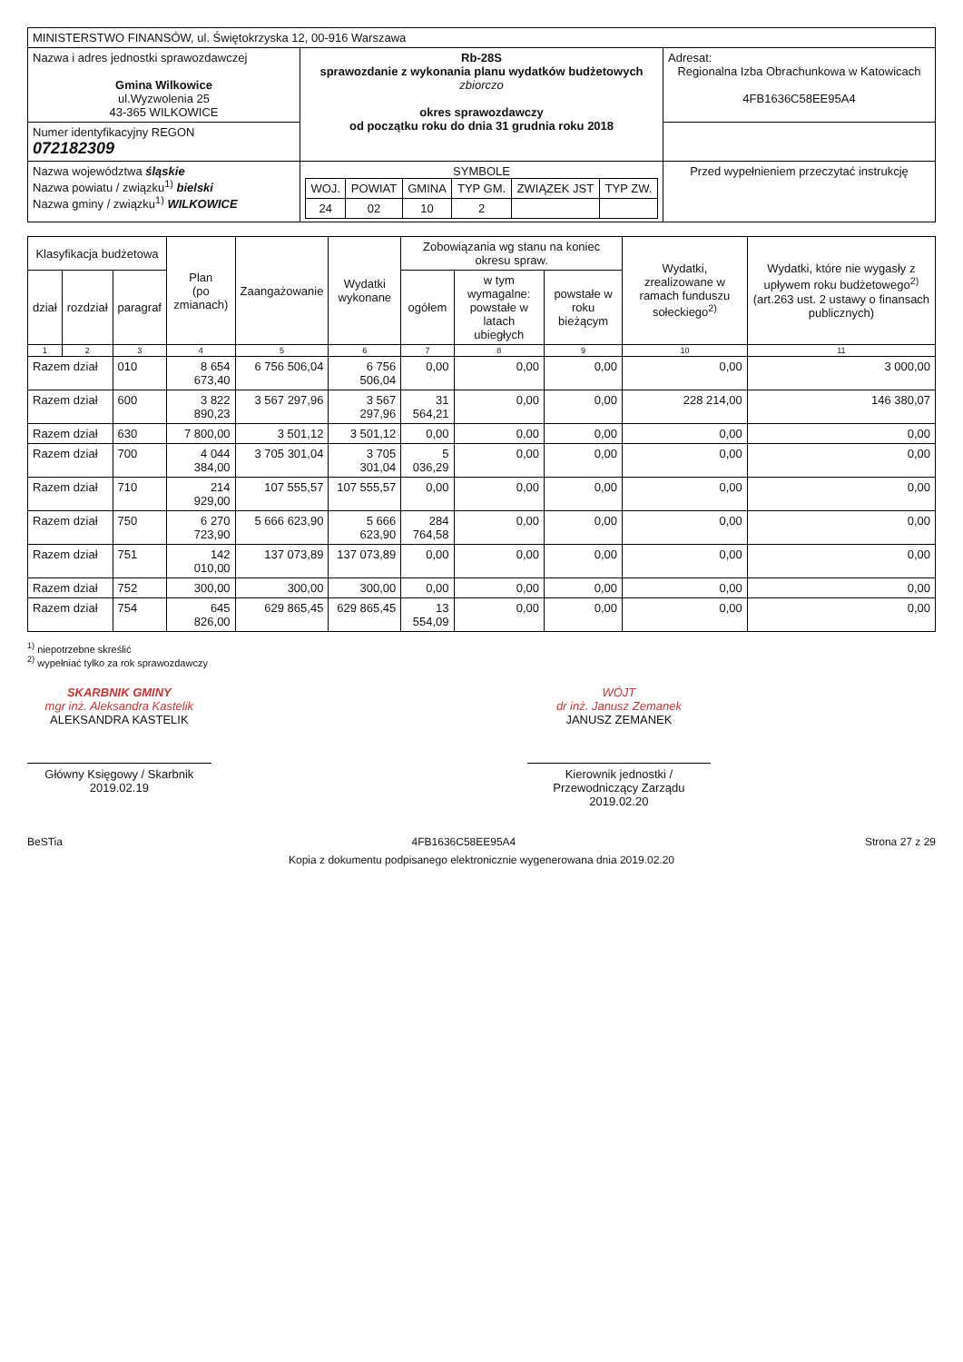| MINISTERSTWO FINANSÓW, ul. Świętokrzyska 12, 00-916 Warszawa | | |
| Nazwa i adres jednostki sprawozdawczej Gmina Wilkowice ul.Wyzwolenia 25 43-365 WILKOWICE | Rb-28S sprawozdanie z wykonania planu wydatków budżetowych zbiorczo okres sprawozdawczy od początku roku do dnia 31 grudnia roku 2018 | Adresat: Regionalna Izba Obrachunkowa w Katowicach 4FB1636C58EE95A4 |
| Numer identyfikacyjny REGON 072182309 | | |
| Nazwa województwa śląskie Nazwa powiatu / związku<sup>1)</sup> bielski Nazwa gminy / związku<sup>1)</sup> WILKOWICE | SYMBOLE / WOJ. / POWIAT / GMINA / TYP GM. / ZWIĄZEK JST / TYP ZW. / / 24 / 02 / 10 / 2 / / / | Przed wypełnieniem przeczytać instrukcję |
| Klasyfikacja budżetowa | | | Plan (po zmianach) | Zaangażowanie | Wydatki wykonane | Zobowiązania wg stanu na koniec okresu spraw. | | | Wydatki, zrealizowane w ramach funduszu sołeckiego<sup>2)</sup> | Wydatki, które nie wygasły z upływem roku budżetowego<sup>2)</sup> (art.263 ust. 2 ustawy o finansach publicznych) |
| --- | --- | --- | --- | --- | --- | --- | --- | --- | --- | --- |
| dział | rozdział | paragraf | | | | ogółem | w tym wymagalne: powstałe w latach ubiegłych | powstałe w roku bieżącym | | |
| 1 | 2 | 3 | 4 | 5 | 6 | 7 | 8 | 9 | 10 | 11 |
| Razem dział | | 010 | 8 654 673,40 | 6 756 506,04 | 6 756 506,04 | 0,00 | 0,00 | 0,00 | 0,00 | 3 000,00 |
| Razem dział | | 600 | 3 822 890,23 | 3 567 297,96 | 3 567 297,96 | 31 564,21 | 0,00 | 0,00 | 228 214,00 | 146 380,07 |
| Razem dział | | 630 | 7 800,00 | 3 501,12 | 3 501,12 | 0,00 | 0,00 | 0,00 | 0,00 | 0,00 |
| Razem dział | | 700 | 4 044 384,00 | 3 705 301,04 | 3 705 301,04 | 5 036,29 | 0,00 | 0,00 | 0,00 | 0,00 |
| Razem dział | | 710 | 214 929,00 | 107 555,57 | 107 555,57 | 0,00 | 0,00 | 0,00 | 0,00 | 0,00 |
| Razem dział | | 750 | 6 270 723,90 | 5 666 623,90 | 5 666 623,90 | 284 764,58 | 0,00 | 0,00 | 0,00 | 0,00 |
| Razem dział | | 751 | 142 010,00 | 137 073,89 | 137 073,89 | 0,00 | 0,00 | 0,00 | 0,00 | 0,00 |
| Razem dział | | 752 | 300,00 | 300,00 | 300,00 | 0,00 | 0,00 | 0,00 | 0,00 | 0,00 |
| Razem dział | | 754 | 645 826,00 | 629 865,45 | 629 865,45 | 13 554,09 | 0,00 | 0,00 | 0,00 | 0,00 |
<sup>1)</sup> niepotrzebne skreślić
<sup>2)</sup> wypełniać tylko za rok sprawozdawczy
SKARBNIK GMINY
mgr inż. Aleksandra Kastelik
ALEKSANDRA KASTELIK
Główny Księgowy / Skarbnik
2019.02.19
WÓJT
dr inż. Janusz Zemanek
JANUSZ ZEMANEK
Kierownik jednostki / Przewodniczący Zarządu
2019.02.20
BeSTia 4FB1636C58EE95A4 Strona 27 z 29
Kopia z dokumentu podpisanego elektronicznie wygenerowana dnia 2019.02.20